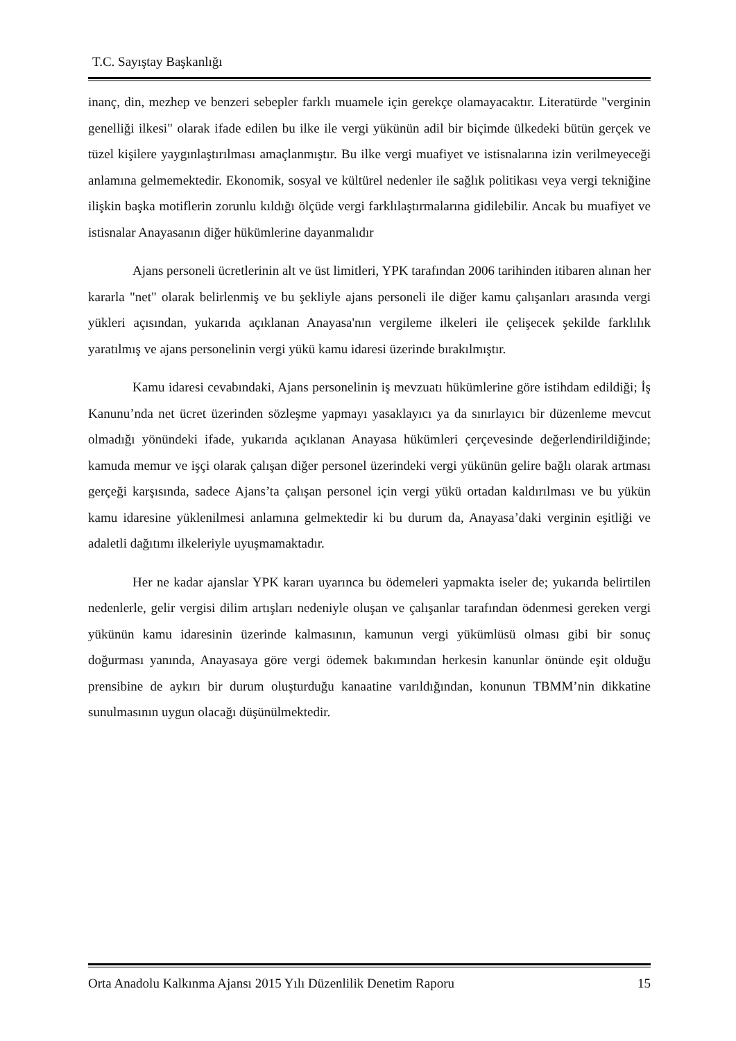T.C. Sayıştay Başkanlığı
inanç, din, mezhep ve benzeri sebepler farklı muamele için gerekçe olamayacaktır. Literatürde "verginin genelliği ilkesi" olarak ifade edilen bu ilke ile vergi yükünün adil bir biçimde ülkedeki bütün gerçek ve tüzel kişilere yaygınlaştırılması amaçlanmıştır. Bu ilke vergi muafiyet ve istisnalarına izin verilmeyeceği anlamına gelmemektedir. Ekonomik, sosyal ve kültürel nedenler ile sağlık politikası veya vergi tekniğine ilişkin başka motiflerin zorunlu kıldığı ölçüde vergi farklılaştırmalarına gidilebilir. Ancak bu muafiyet ve istisnalar Anayasanın diğer hükümlerine dayanmalıdır
Ajans personeli ücretlerinin alt ve üst limitleri, YPK tarafından 2006 tarihinden itibaren alınan her kararla "net" olarak belirlenmiş ve bu şekliyle ajans personeli ile diğer kamu çalışanları arasında vergi yükleri açısından, yukarıda açıklanan Anayasa'nın vergileme ilkeleri ile çelişecek şekilde farklılık yaratılmış ve ajans personelinin vergi yükü kamu idaresi üzerinde bırakılmıştır.
Kamu idaresi cevabındaki, Ajans personelinin iş mevzuatı hükümlerine göre istihdam edildiği; İş Kanunu’nda net ücret üzerinden sözleşme yapmayı yasaklayıcı ya da sınırlayıcı bir düzenleme mevcut olmadığı yönündeki ifade, yukarıda açıklanan Anayasa hükümleri çerçevesinde değerlendirildiğinde; kamuda memur ve işçi olarak çalışan diğer personel üzerindeki vergi yükünün gelire bağlı olarak artması gerçeği karşısında, sadece Ajans’ta çalışan personel için vergi yükü ortadan kaldırılması ve bu yükün kamu idaresine yüklenilmesi anlamına gelmektedir ki bu durum da, Anayasa’daki verginin eşitliği ve adaletli dağıtımı ilkeleriyle uyuşmamaktadır.
Her ne kadar ajanslar YPK kararı uyarınca bu ödemeleri yapmakta iseler de; yukarıda belirtilen nedenlerle, gelir vergisi dilim artışları nedeniyle oluşan ve çalışanlar tarafından ödenmesi gereken vergi yükünün kamu idaresinin üzerinde kalmasının, kamunun vergi yükümlüsü olması gibi bir sonuç doğurması yanında, Anayasaya göre vergi ödemek bakımından herkesin kanunlar önünde eşit olduğu prensibine de aykırı bir durum oluşturduğu kanaatine varıldığından, konunun TBMM’nin dikkatine sunulmasının uygun olacağı düşünülmektedir.
Orta Anadolu Kalkınma Ajansı 2015 Yılı Düzenlilik Denetim Raporu 15